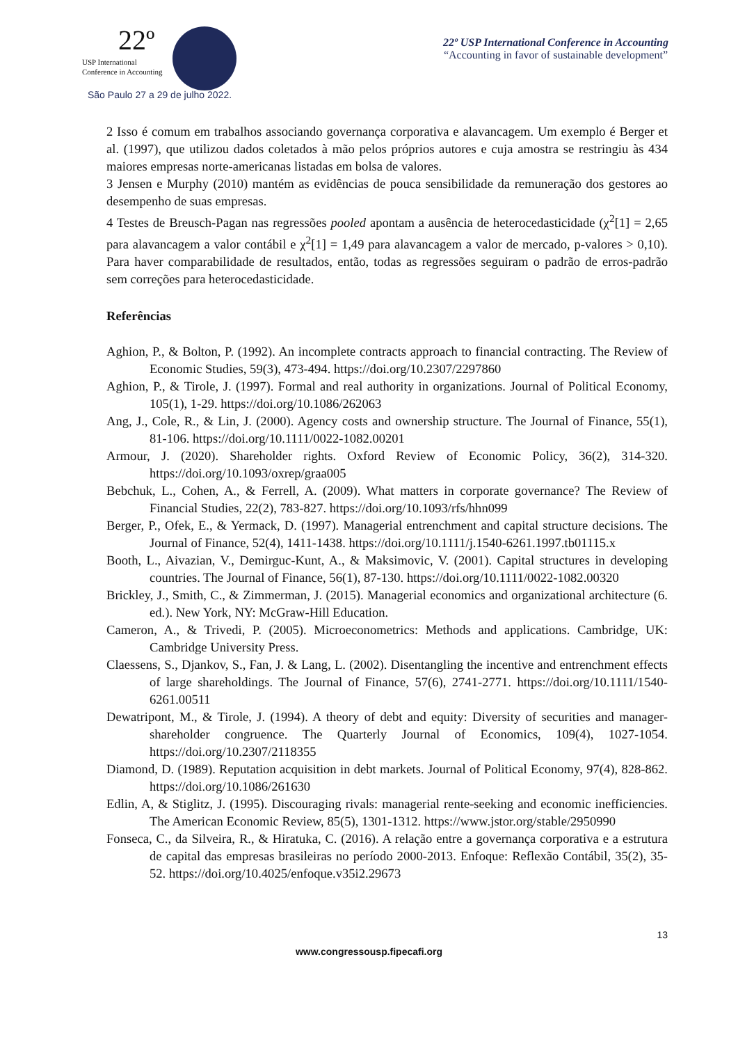22º
USP International
Conference in Accounting
São Paulo 27 a 29 de julho 2022.
22º USP International Conference in Accounting
“Accounting in favor of sustainable development”
2 Isso é comum em trabalhos associando governança corporativa e alavancagem. Um exemplo é Berger et al. (1997), que utilizou dados coletados à mão pelos próprios autores e cuja amostra se restringiu às 434 maiores empresas norte-americanas listadas em bolsa de valores.
3 Jensen e Murphy (2010) mantém as evidências de pouca sensibilidade da remuneração dos gestores ao desempenho de suas empresas.
4 Testes de Breusch-Pagan nas regressões pooled apontam a ausência de heterocedasticidade (χ<sup>2</sup>[1] = 2,65 para alavancagem a valor contábil e χ<sup>2</sup>[1] = 1,49 para alavancagem a valor de mercado, p-valores > 0,10). Para haver comparabilidade de resultados, então, todas as regressões seguiram o padrão de erros-padrão sem correções para heterocedasticidade.
Referências
Aghion, P., & Bolton, P. (1992). An incomplete contracts approach to financial contracting. The Review of Economic Studies, 59(3), 473-494. https://doi.org/10.2307/2297860
Aghion, P., & Tirole, J. (1997). Formal and real authority in organizations. Journal of Political Economy, 105(1), 1-29. https://doi.org/10.1086/262063
Ang, J., Cole, R., & Lin, J. (2000). Agency costs and ownership structure. The Journal of Finance, 55(1), 81-106. https://doi.org/10.1111/0022-1082.00201
Armour, J. (2020). Shareholder rights. Oxford Review of Economic Policy, 36(2), 314-320. https://doi.org/10.1093/oxrep/graa005
Bebchuk, L., Cohen, A., & Ferrell, A. (2009). What matters in corporate governance? The Review of Financial Studies, 22(2), 783-827. https://doi.org/10.1093/rfs/hhn099
Berger, P., Ofek, E., & Yermack, D. (1997). Managerial entrenchment and capital structure decisions. The Journal of Finance, 52(4), 1411-1438. https://doi.org/10.1111/j.1540-6261.1997.tb01115.x
Booth, L., Aivazian, V., Demirguc-Kunt, A., & Maksimovic, V. (2001). Capital structures in developing countries. The Journal of Finance, 56(1), 87-130. https://doi.org/10.1111/0022-1082.00320
Brickley, J., Smith, C., & Zimmerman, J. (2015). Managerial economics and organizational architecture (6. ed.). New York, NY: McGraw-Hill Education.
Cameron, A., & Trivedi, P. (2005). Microeconometrics: Methods and applications. Cambridge, UK: Cambridge University Press.
Claessens, S., Djankov, S., Fan, J. & Lang, L. (2002). Disentangling the incentive and entrenchment effects of large shareholdings. The Journal of Finance, 57(6), 2741-2771. https://doi.org/10.1111/1540-6261.00511
Dewatripont, M., & Tirole, J. (1994). A theory of debt and equity: Diversity of securities and manager-shareholder congruence. The Quarterly Journal of Economics, 109(4), 1027-1054. https://doi.org/10.2307/2118355
Diamond, D. (1989). Reputation acquisition in debt markets. Journal of Political Economy, 97(4), 828-862. https://doi.org/10.1086/261630
Edlin, A, & Stiglitz, J. (1995). Discouraging rivals: managerial rente-seeking and economic inefficiencies. The American Economic Review, 85(5), 1301-1312. https://www.jstor.org/stable/2950990
Fonseca, C., da Silveira, R., & Hiratuka, C. (2016). A relação entre a governança corporativa e a estrutura de capital das empresas brasileiras no período 2000-2013. Enfoque: Reflexão Contábil, 35(2), 35-52. https://doi.org/10.4025/enfoque.v35i2.29673
13
www.congressousp.fipecafi.org